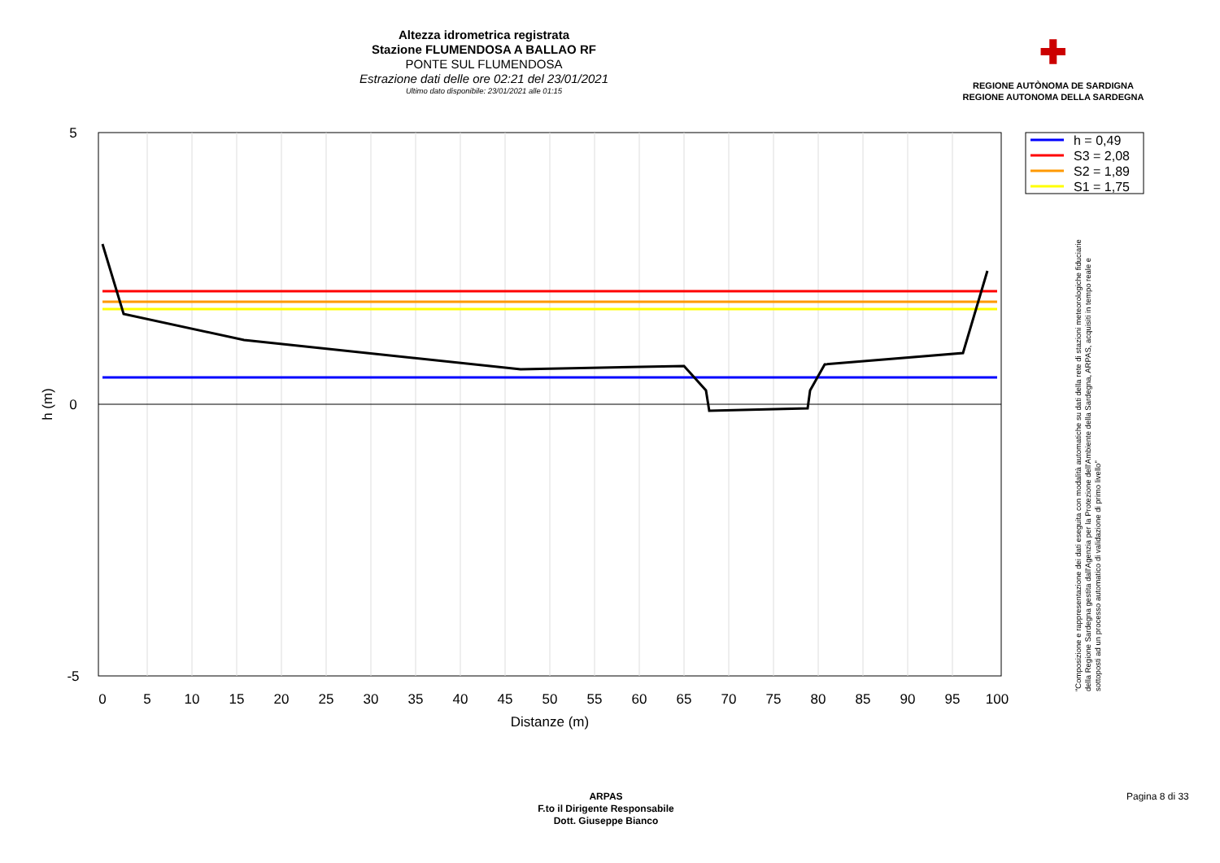Altezza idrometrica registrata
Stazione FLUMENDOSA A BALLAO RF
PONTE SUL FLUMENDOSA
Estrazione dati delle ore 02:21 del 23/01/2021
Ultimo dato disponibile: 23/01/2021 alle 01:15
✚
REGIONE AUTÒNOMA DE SARDIGNA
REGIONE AUTONOMA DELLA SARDEGNA
5
0
-5
0
5
10
15
20
25
30
35
40
45
50
55
60
65
70
75
80
85
90
95
100
Distanze (m)
h (m)
h = 0,49
S3 = 2,08
S2 = 1,89
S1 = 1,75
"Composizione e rappresentazione dei dati eseguita con modalità automatiche su dati della rete di stazioni meteorologiche fiduciarie della Regione Sardegna gestita dall'Agenzia per la Protezione dell'Ambiente della Sardegna, ARPAS, acquisiti in tempo reale e sottoposti ad un processo automatico di validazione di primo livello"
ARPAS
F.to il Dirigente Responsabile
Dott. Giuseppe Bianco
Pagina 8 di 33